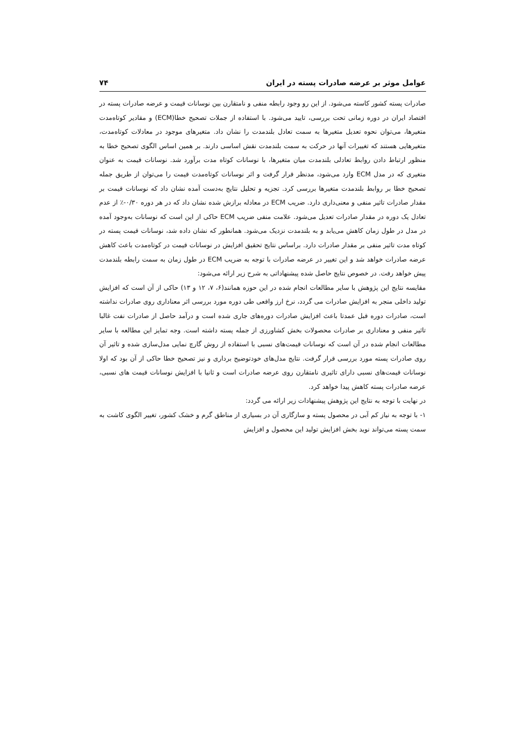عوامل موثر بر عرضه صادرات پسته در ایران ۷۴
صادرات پسته کشور کاسته می‌شود. از این رو وجود رابطه منفی و نامتقارن بین نوسانات قیمت و عرضه صادرات پسته در اقتصاد ایران در دوره زمانی تحت بررسی، تایید می‌شود. با استفاده از جملات تصحیح خطا(ECM) و مقادیر کوتاه‌مدت متغیرها، می‌توان نحوه تعدیل متغیرها به سمت تعادل بلندمدت را نشان داد. متغیرهای موجود در معادلات کوتاه‌مدت، متغیرهایی هستند که تغییرات آنها در حرکت به سمت بلندمدت نقش اساسی دارند. بر همین اساس الگوی تصحیح خطا به منظور ارتباط دادن روابط تعادلی بلندمدت میان متغیرها، با نوسانات کوتاه مدت برآورد شد. نوسانات قیمت به عنوان متغیری که در مدل ECM وارد می‌شود، مدنظر قرار گرفت و اثر نوسانات کوتاه‌مدت قیمت را می‌توان از طریق جمله تصحیح خطا بر روابط بلندمدت متغیرها بررسی کرد. تجزیه و تحلیل نتایج به‌دست آمده نشان داد که نوسانات قیمت بر مقدار صادرات تاثیر منفی و معنی‌داری دارد. ضریب ECM در معادله برازش شده نشان داد که در هر دوره ۰/۳۰-٪ از عدم تعادل یک دوره در مقدار صادرات تعدیل می‌شود. علامت منفی ضریب ECM حاکی از این است که نوسانات به‌وجود آمده در مدل در طول زمان کاهش می‌یابد و به بلندمدت نزدیک می‌شود. همانطور که نشان داده شد، نوسانات قیمت پسته در کوتاه مدت تاثیر منفی بر مقدار صادرات دارد. براساس نتایج تحقیق افزایش در نوسانات قیمت در کوتاه‌مدت باعث کاهش عرضه صادرات خواهد شد و این تغییر در عرضه صادرات با توجه به ضریب ECM در طول زمان به سمت رابطه بلندمدت پیش خواهد رفت. در خصوص نتایج حاصل شده پیشنهاداتی به شرح زیر ارائه می‌شود:
مقایسه نتایج این پژوهش با سایر مطالعات انجام شده در این حوزه همانند(۶، ۷، ۱۲ و ۱۳) حاکی از آن است که افزایش تولید داخلی منجر به افزایش صادرات می گردد، نرخ ارز واقعی طی دوره مورد بررسی اثر معناداری روی صادرات نداشته است، صادرات دوره قبل عمدتا باعث افزایش صادرات دوره‌های جاری شده است و درآمد حاصل از صادرات نفت غالبا تاثیر منفی و معناداری بر صادرات محصولات بخش کشاورزی از جمله پسته داشته است. وجه تمایز این مطالعه با سایر مطالعات انجام شده در آن است که نوسانات قیمت‌های نسبی با استفاده از روش گارچ نمایی مدل‌سازی شده و تاثیر آن روی صادرات پسته مورد بررسی قرار گرفت. نتایج مدل‌های خودتوضیح برداری و نیز تصحیح خطا حاکی از آن بود که اولا نوسانات قیمت‌های نسبی دارای تاثیری نامتقارن روی عرضه صادرات است و ثانیا با افزایش نوسانات قیمت های نسبی، عرضه صادرات پسته کاهش پیدا خواهد کرد.
در نهایت با توجه به نتایج این پژوهش پیشنهادات زیر ارائه می گردد:
۱- با توجه به نیاز کم آبی در محصول پسته و سازگاری آن در بسیاری از مناطق گرم و خشک کشور، تغییر الگوی کاشت به سمت پسته می‌تواند نوید بخش افزایش تولید این محصول و افزایش